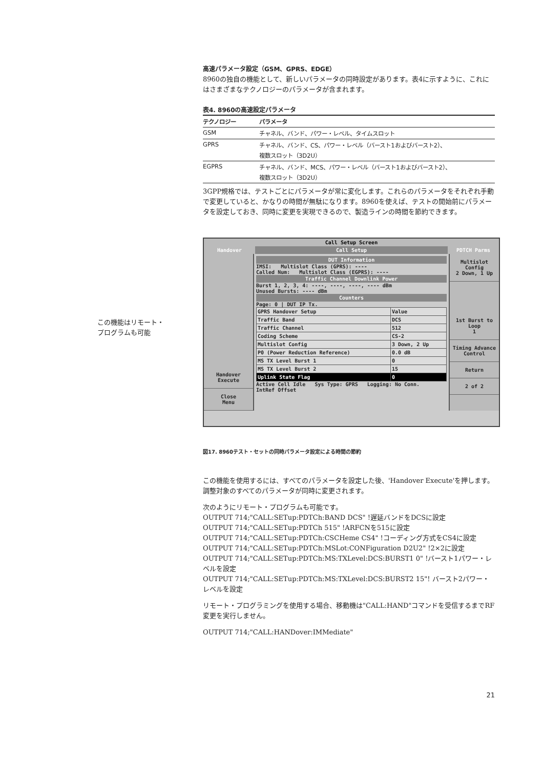高速パラメータ設定（GSM、GPRS、EDGE）
8960の独自の機能として、新しいパラメータの同時設定があります。表4に示すように、これにはさまざまなテクノロジーのパラメータが含まれます。
表4. 8960の高速設定パラメータ
| テクノロジー | パラメータ |
| --- | --- |
| GSM | チャネル、バンド、パワー・レベル、タイムスロット |
| GPRS | チャネル、バンド、CS、パワー・レベル（バースト1およびバースト2）、 複数スロット（3D2U） |
| EGPRS | チャネル、バンド、MCS、パワー・レベル（バースト1およびバースト2）、 複数スロット（3D2U） |
3GPP規格では、テストごとにパラメータが常に変化します。これらのパラメータをそれぞれ手動で変更していると、かなりの時間が無駄になります。8960を使えば、テストの開始前にパラメータを設定しておき、同時に変更を実現できるので、製造ラインの時間を節約できます。
この機能はリモート・
プログラムも可能
Call Setup Screen
Handover Call Setup PDTCH Parms
Handover
Execute
Close
Menu
DUT Information
IMSI: Multislot Class (GPRS): ----
Called Num: Multislot Class (EGPRS): ----
Traffic Channel Downlink Power
Burst 1, 2, 3, 4: ----, ----, ----, ---- dBm
Unused Bursts: ---- dBm
Counters
Page: 0 | DUT IP Tx.
| GPRS Handover Setup | Value |
| Traffic Band | DCS |
| Traffic Channel | 512 |
| Coding Scheme | CS-2 |
| Multislot Config | 3 Down, 2 Up |
| P0 (Power Reduction Reference) | 0.0 dB |
| MS TX Level Burst 1 | 0 |
| MS TX Level Burst 2 | 15 |
| Uplink State Flag | 0 |
Active Cell Idle Sys Type: GPRS Logging: No Conn.
IntRef Offset
Multislot Config
2 Down, 1 Up
1st Burst to Loop
1
Timing Advance
Control
Return
2 of 2
図17. 8960テスト・セットの同時パラメータ設定による時間の節約
この機能を使用するには、すべてのパラメータを設定した後、'Handover Execute'を押します。調整対象のすべてのパラメータが同時に変更されます。
次のようにリモート・プログラムも可能です。
OUTPUT 714;"CALL:SETup:PDTCh:BAND DCS" !遅延バンドをDCSに設定
OUTPUT 714;"CALL:SETup:PDTCh 515" !ARFCNを515に設定
OUTPUT 714;"CALL:SETup:PDTCh:CSCHeme CS4" !コーディング方式をCS4に設定
OUTPUT 714;"CALL:SETup:PDTCh:MSLot:CONFiguration D2U2" !2×2に設定
OUTPUT 714;"CALL:SETup:PDTCh:MS:TXLevel:DCS:BURST1 0" !バースト1パワー・レベルを設定
OUTPUT 714;"CALL:SETup:PDTCh:MS:TXLevel:DCS:BURST2 15"! バースト2パワー・レベルを設定
リモート・プログラミングを使用する場合、移動機は"CALL:HAND"コマンドを受信するまでRF変更を実行しません。
OUTPUT 714;"CALL:HANDover:IMMediate"
21